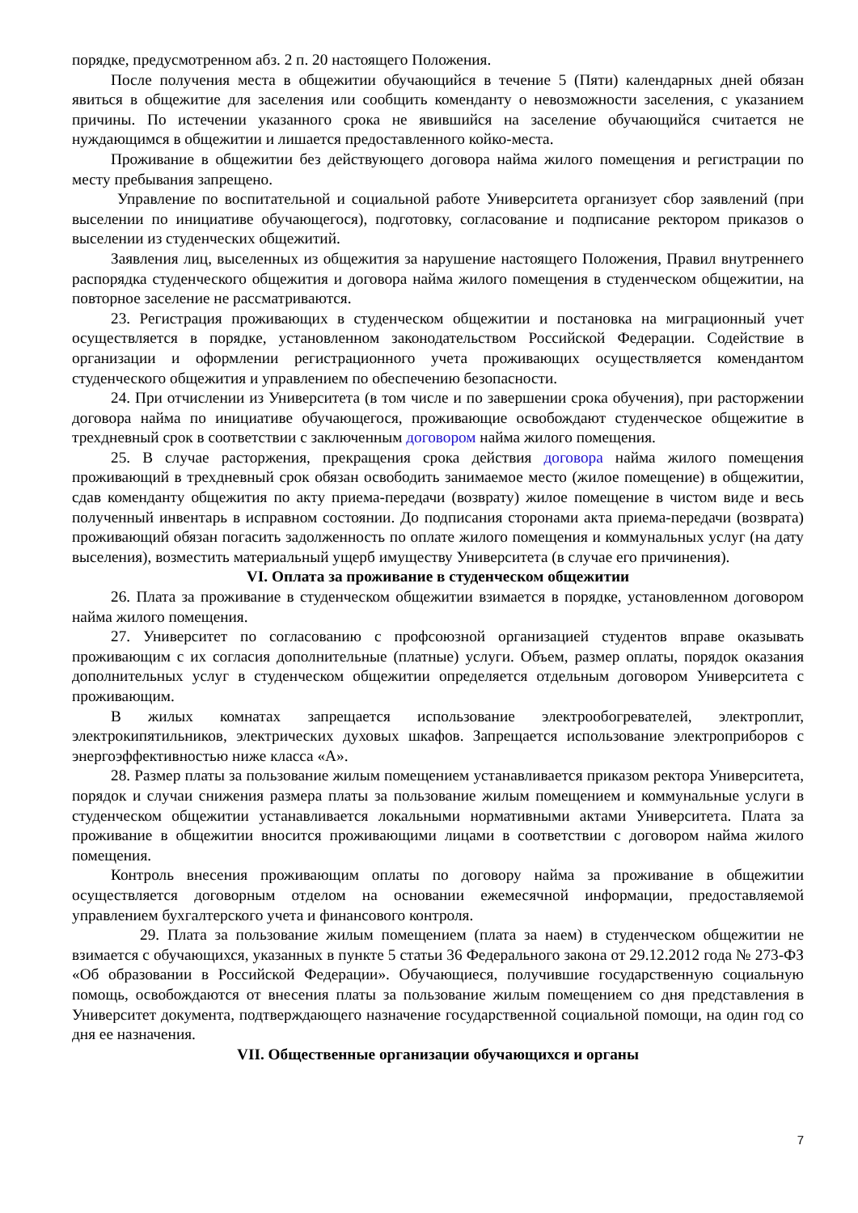порядке, предусмотренном абз. 2 п. 20 настоящего Положения.
После получения места в общежитии обучающийся в течение 5 (Пяти) календарных дней обязан явиться в общежитие для заселения или сообщить коменданту о невозможности заселения, с указанием причины. По истечении указанного срока не явившийся на заселение обучающийся считается не нуждающимся в общежитии и лишается предоставленного койко-места.
Проживание в общежитии без действующего договора найма жилого помещения и регистрации по месту пребывания запрещено.
Управление по воспитательной и социальной работе Университета организует сбор заявлений (при выселении по инициативе обучающегося), подготовку, согласование и подписание ректором приказов о выселении из студенческих общежитий.
Заявления лиц, выселенных из общежития за нарушение настоящего Положения, Правил внутреннего распорядка студенческого общежития и договора найма жилого помещения в студенческом общежитии, на повторное заселение не рассматриваются.
23. Регистрация проживающих в студенческом общежитии и постановка на миграционный учет осуществляется в порядке, установленном законодательством Российской Федерации. Содействие в организации и оформлении регистрационного учета проживающих осуществляется комендантом студенческого общежития и управлением по обеспечению безопасности.
24. При отчислении из Университета (в том числе и по завершении срока обучения), при расторжении договора найма по инициативе обучающегося, проживающие освобождают студенческое общежитие в трехдневный срок в соответствии с заключенным договором найма жилого помещения.
25. В случае расторжения, прекращения срока действия договора найма жилого помещения проживающий в трехдневный срок обязан освободить занимаемое место (жилое помещение) в общежитии, сдав коменданту общежития по акту приема-передачи (возврату) жилое помещение в чистом виде и весь полученный инвентарь в исправном состоянии. До подписания сторонами акта приема-передачи (возврата) проживающий обязан погасить задолженность по оплате жилого помещения и коммунальных услуг (на дату выселения), возместить материальный ущерб имуществу Университета (в случае его причинения).
VI. Оплата за проживание в студенческом общежитии
26. Плата за проживание в студенческом общежитии взимается в порядке, установленном договором найма жилого помещения.
27. Университет по согласованию с профсоюзной организацией студентов вправе оказывать проживающим с их согласия дополнительные (платные) услуги. Объем, размер оплаты, порядок оказания дополнительных услуг в студенческом общежитии определяется отдельным договором Университета с проживающим.
В жилых комнатах запрещается использование электрообогревателей, электроплит, электрокипятильников, электрических духовых шкафов. Запрещается использование электроприборов с энергоэффективностью ниже класса «А».
28. Размер платы за пользование жилым помещением устанавливается приказом ректора Университета, порядок и случаи снижения размера платы за пользование жилым помещением и коммунальные услуги в студенческом общежитии устанавливается локальными нормативными актами Университета. Плата за проживание в общежитии вносится проживающими лицами в соответствии с договором найма жилого помещения.
Контроль внесения проживающим оплаты по договору найма за проживание в общежитии осуществляется договорным отделом на основании ежемесячной информации, предоставляемой управлением бухгалтерского учета и финансового контроля.
29. Плата за пользование жилым помещением (плата за наем) в студенческом общежитии не взимается с обучающихся, указанных в пункте 5 статьи 36 Федерального закона от 29.12.2012 года № 273-ФЗ «Об образовании в Российской Федерации». Обучающиеся, получившие государственную социальную помощь, освобождаются от внесения платы за пользование жилым помещением со дня представления в Университет документа, подтверждающего назначение государственной социальной помощи, на один год со дня ее назначения.
VII. Общественные организации обучающихся и органы
7